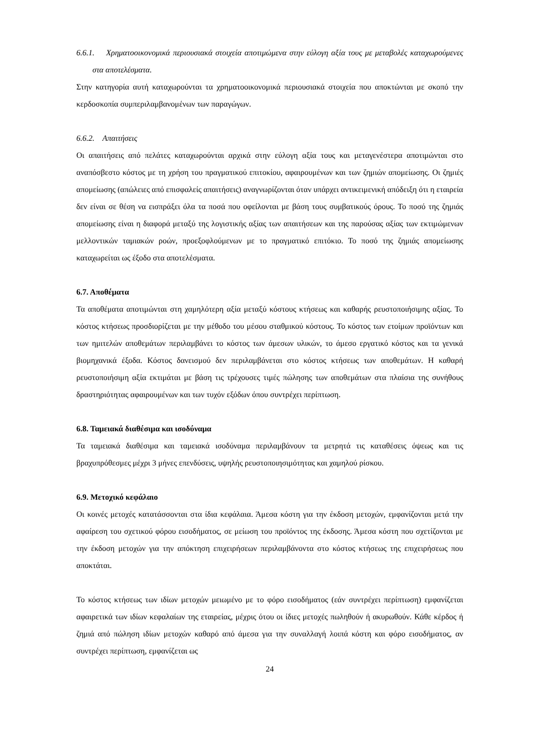6.6.1. Χρηματοοικονομικά περιουσιακά στοιχεία αποτιμώμενα στην εύλογη αξία τους με μεταβολές καταχωρούμενες στα αποτελέσματα.
Στην κατηγορία αυτή καταχωρούνται τα χρηματοοικονομικά περιουσιακά στοιχεία που αποκτώνται με σκοπό την κερδοσκοπία συμπεριλαμβανομένων των παραγώγων.
6.6.2. Απαιτήσεις
Οι απαιτήσεις από πελάτες καταχωρούνται αρχικά στην εύλογη αξία τους και μεταγενέστερα αποτιμώνται στο αναπόσβεστο κόστος με τη χρήση του πραγματικού επιτοκίου, αφαιρουμένων και των ζημιών απομείωσης. Οι ζημιές απομείωσης (απώλειες από επισφαλείς απαιτήσεις) αναγνωρίζονται όταν υπάρχει αντικειμενική απόδειξη ότι η εταιρεία δεν είναι σε θέση να εισπράξει όλα τα ποσά που οφείλονται με βάση τους συμβατικούς όρους. Το ποσό της ζημιάς απομείωσης είναι η διαφορά μεταξύ της λογιστικής αξίας των απαιτήσεων και της παρούσας αξίας των εκτιμώμενων μελλοντικών ταμιακών ροών, προεξοφλούμενων με το πραγματικό επιτόκιο. Το ποσό της ζημιάς απομείωσης καταχωρείται ως έξοδο στα αποτελέσματα.
6.7. Αποθέματα
Τα αποθέματα αποτιμώνται στη χαμηλότερη αξία μεταξύ κόστους κτήσεως και καθαρής ρευστοποιήσιμης αξίας. Το κόστος κτήσεως προσδιορίζεται με την μέθοδο του μέσου σταθμικού κόστους. Το κόστος των ετοίμων προϊόντων και των ημιτελών αποθεμάτων περιλαμβάνει το κόστος των άμεσων υλικών, το άμεσο εργατικό κόστος και τα γενικά βιομηχανικά έξοδα. Κόστος δανεισμού δεν περιλαμβάνεται στο κόστος κτήσεως των αποθεμάτων. Η καθαρή ρευστοποιήσιμη αξία εκτιμάται με βάση τις τρέχουσες τιμές πώλησης των αποθεμάτων στα πλαίσια της συνήθους δραστηριότητας αφαιρουμένων και των τυχόν εξόδων όπου συντρέχει περίπτωση.
6.8. Ταμειακά διαθέσιμα και ισοδύναμα
Τα ταμειακά διαθέσιμα και ταμειακά ισοδύναμα περιλαμβάνουν τα μετρητά τις καταθέσεις όψεως και τις βραχυπρόθεσμες μέχρι 3 μήνες επενδύσεις, υψηλής ρευστοποιησιμότητας και χαμηλού ρίσκου.
6.9. Μετοχικό κεφάλαιο
Οι κοινές μετοχές κατατάσσονται στα ίδια κεφάλαια. Άμεσα κόστη για την έκδοση μετοχών, εμφανίζονται μετά την αφαίρεση του σχετικού φόρου εισοδήματος, σε μείωση του προϊόντος της έκδοσης. Άμεσα κόστη που σχετίζονται με την έκδοση μετοχών για την απόκτηση επιχειρήσεων περιλαμβάνοντα στο κόστος κτήσεως της επιχειρήσεως που αποκτάται.
Το κόστος κτήσεως των ιδίων μετοχών μειωμένο με το φόρο εισοδήματος (εάν συντρέχει περίπτωση) εμφανίζεται αφαιρετικά των ιδίων κεφαλαίων της εταιρείας, μέχρις ότου οι ίδιες μετοχές πωληθούν ή ακυρωθούν. Κάθε κέρδος ή ζημιά από πώληση ιδίων μετοχών καθαρό από άμεσα για την συναλλαγή λοιπά κόστη και φόρο εισοδήματος, αν συντρέχει περίπτωση, εμφανίζεται ως
24